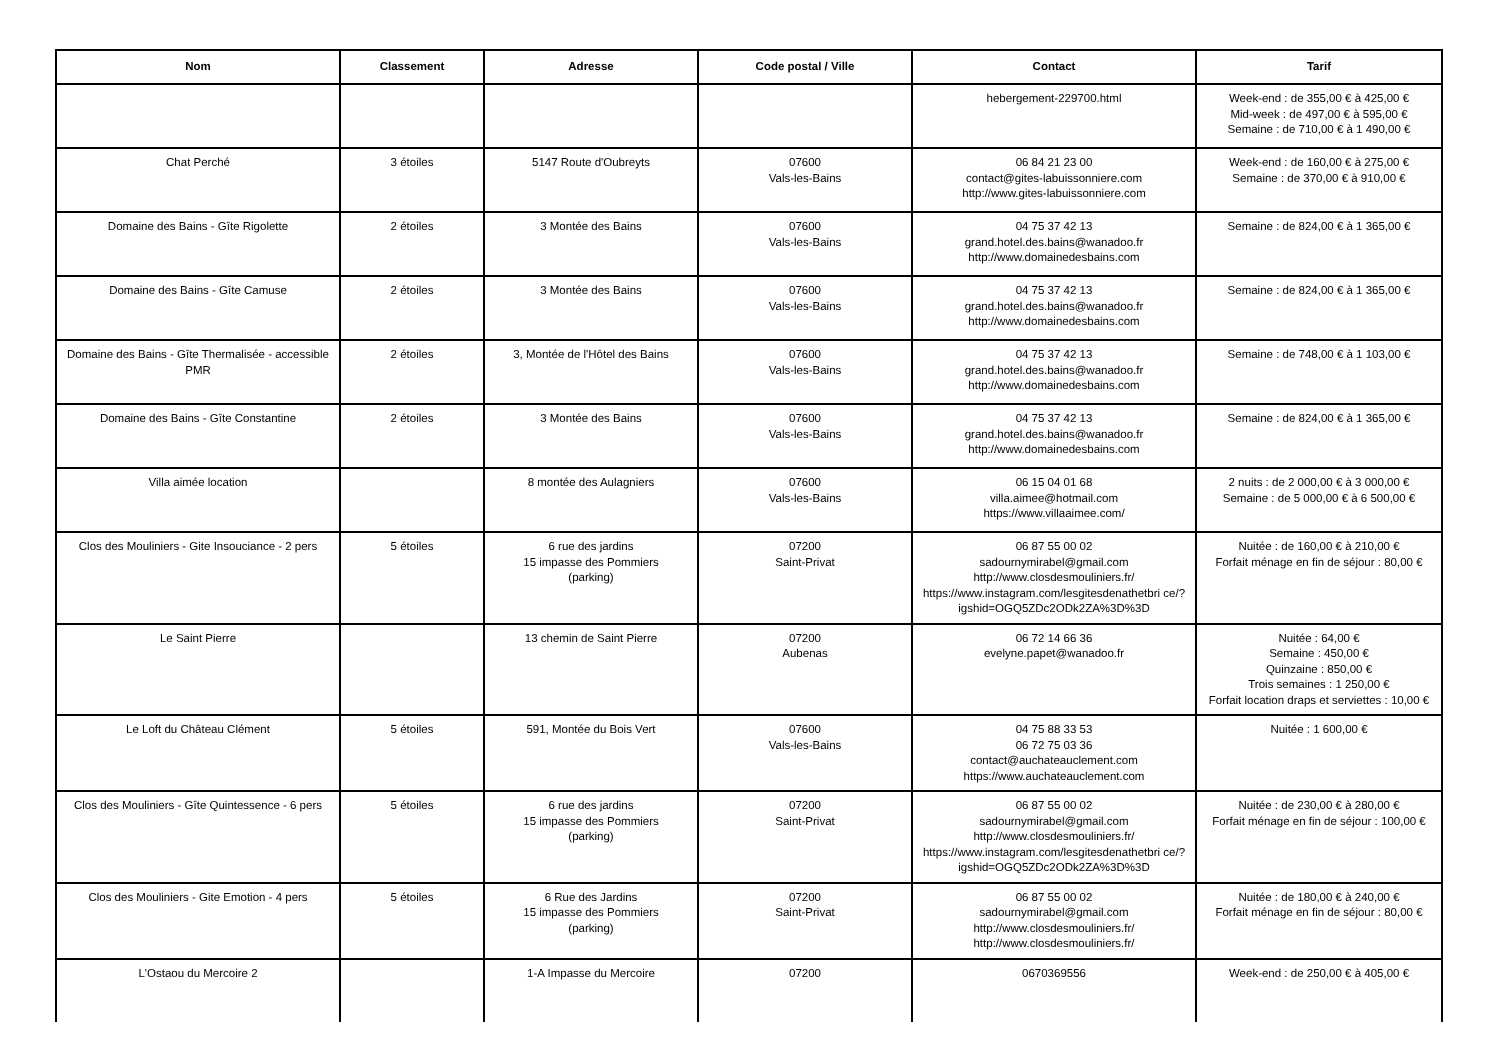| Nom | Classement | Adresse | Code postal / Ville | Contact | Tarif |
| --- | --- | --- | --- | --- | --- |
| | | | | hebergement-229700.html | Week-end : de 355,00 € à 425,00 € Mid-week : de 497,00 € à 595,00 € Semaine : de 710,00 € à 1 490,00 € |
| Chat Perché | 3 étoiles | 5147 Route d'Oubreyts | 07600 Vals-les-Bains | 06 84 21 23 00 contact@gites-labuissonniere.com http://www.gites-labuissonniere.com | Week-end : de 160,00 € à 275,00 € Semaine : de 370,00 € à 910,00 € |
| Domaine des Bains - Gîte Rigolette | 2 étoiles | 3 Montée des Bains | 07600 Vals-les-Bains | 04 75 37 42 13 grand.hotel.des.bains@wanadoo.fr http://www.domainedesbains.com | Semaine : de 824,00 € à 1 365,00 € |
| Domaine des Bains - Gîte Camuse | 2 étoiles | 3 Montée des Bains | 07600 Vals-les-Bains | 04 75 37 42 13 grand.hotel.des.bains@wanadoo.fr http://www.domainedesbains.com | Semaine : de 824,00 € à 1 365,00 € |
| Domaine des Bains - Gîte Thermalisée - accessible PMR | 2 étoiles | 3, Montée de l'Hôtel des Bains | 07600 Vals-les-Bains | 04 75 37 42 13 grand.hotel.des.bains@wanadoo.fr http://www.domainedesbains.com | Semaine : de 748,00 € à 1 103,00 € |
| Domaine des Bains - Gîte Constantine | 2 étoiles | 3 Montée des Bains | 07600 Vals-les-Bains | 04 75 37 42 13 grand.hotel.des.bains@wanadoo.fr http://www.domainedesbains.com | Semaine : de 824,00 € à 1 365,00 € |
| Villa aimée location | | 8 montée des Aulagniers | 07600 Vals-les-Bains | 06 15 04 01 68 villa.aimee@hotmail.com https://www.villaaimee.com/ | 2 nuits : de 2 000,00 € à 3 000,00 € Semaine : de 5 000,00 € à 6 500,00 € |
| Clos des Mouliniers - Gite Insouciance - 2 pers | 5 étoiles | 6 rue des jardins 15 impasse des Pommiers (parking) | 07200 Saint-Privat | 06 87 55 00 02 sadournymirabel@gmail.com http://www.closdesmouliniers.fr/ https://www.instagram.com/lesgitesdenathetbri ce/?igshid=OGQ5ZDc2ODk2ZA%3D%3D | Nuitée : de 160,00 € à 210,00 € Forfait ménage en fin de séjour : 80,00 € |
| Le Saint Pierre | | 13 chemin de Saint Pierre | 07200 Aubenas | 06 72 14 66 36 evelyne.papet@wanadoo.fr | Nuitée : 64,00 € Semaine : 450,00 € Quinzaine : 850,00 € Trois semaines : 1 250,00 € Forfait location draps et serviettes : 10,00 € |
| Le Loft du Château Clément | 5 étoiles | 591, Montée du Bois Vert | 07600 Vals-les-Bains | 04 75 88 33 53 06 72 75 03 36 contact@auchateauclement.com https://www.auchateauclement.com | Nuitée : 1 600,00 € |
| Clos des Mouliniers - Gîte Quintessence - 6 pers | 5 étoiles | 6 rue des jardins 15 impasse des Pommiers (parking) | 07200 Saint-Privat | 06 87 55 00 02 sadournymirabel@gmail.com http://www.closdesmouliniers.fr/ https://www.instagram.com/lesgitesdenathetbri ce/?igshid=OGQ5ZDc2ODk2ZA%3D%3D | Nuitée : de 230,00 € à 280,00 € Forfait ménage en fin de séjour : 100,00 € |
| Clos des Mouliniers - Gite Emotion - 4 pers | 5 étoiles | 6 Rue des Jardins 15 impasse des Pommiers (parking) | 07200 Saint-Privat | 06 87 55 00 02 sadournymirabel@gmail.com http://www.closdesmouliniers.fr/ http://www.closdesmouliniers.fr/ | Nuitée : de 180,00 € à 240,00 € Forfait ménage en fin de séjour : 80,00 € |
| L'Ostaou du Mercoire 2 | | 1-A Impasse du Mercoire | 07200 | 0670369556 | Week-end : de 250,00 € à 405,00 € |